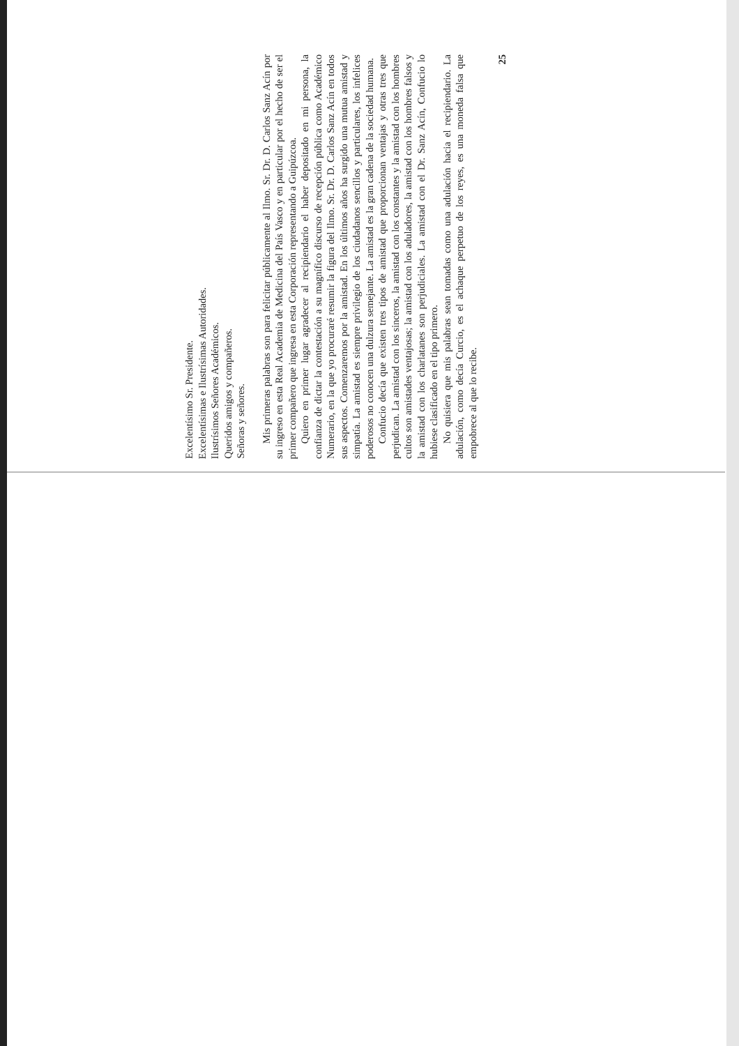Excelentísimo Sr. Presidente.
Excelentísimas e Ilustrísimas Autoridades.
Ilustrísimos Señores Académicos.
Queridos amigos y compañeros.
Señoras y señores.
Mis primeras palabras son para felicitar públicamente al Ilmo. Sr. Dr. D. Carlos Sanz Acín por su ingreso en esta Real Academia de Medicina del País Vasco y en particular por el hecho de ser el primer compañero que ingresa en esta Corporación representando a Guipúzcoa.
Quiero en primer lugar agradecer al recipiendario el haber depositado en mi persona, la confianza de dictar la contestación a su magnífico discurso de recepción pública como Académico Numerario, en la que yo procuraré resumir la figura del Ilmo. Sr. Dr. D. Carlos Sanz Acín en todos sus aspectos. Comenzaremos por la amistad. En los últimos años ha surgido una mutua amistad y simpatía. La amistad es siempre privilegio de los ciudadanos sencillos y particulares, los infelices poderosos no conocen una dulzura semejante. La amistad es la gran cadena de la sociedad humana.
Confucio decía que existen tres tipos de amistad que proporcionan ventajas y otras tres que perjudican. La amistad con los sinceros, la amistad con los constantes y la amistad con los hombres cultos son amistades ventajosas; la amistad con los aduladores, la amistad con los hombres falsos y la amistad con los charlatanes son perjudiciales. La amistad con el Dr. Sanz Acín, Confucio lo hubiese clasificado en el tipo primero.
No quisiera que mis palabras sean tomadas como una adulación hacia el recipiendario. La adulación, como decía Curcio, es el achaque perpetuo de los reyes, es una moneda falsa que empobrece al que lo recibe.
25